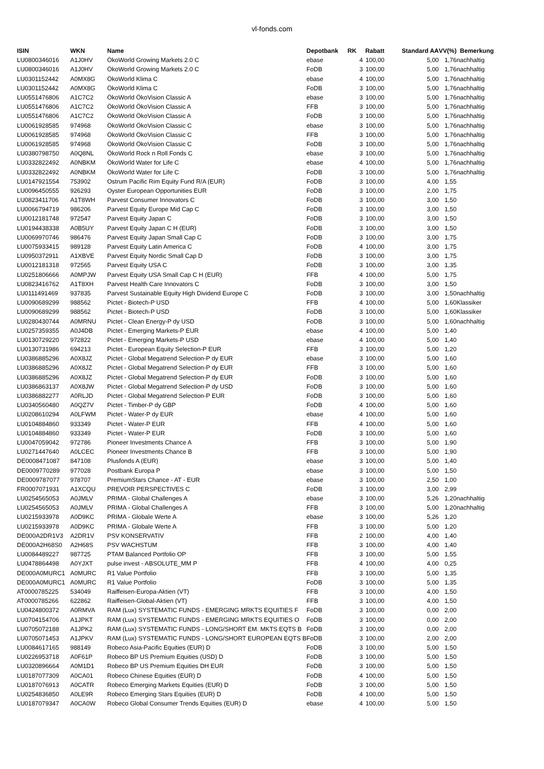vl-fonds.com
| ISIN | WKN | Name | Depotbank | RK | Rabatt | Standard AA | VV(%) | Bemerkung |
| --- | --- | --- | --- | --- | --- | --- | --- | --- |
| LU0800346016 | A1J0HV | ÖkoWorld Growing Markets 2.0 C | ebase | 4 | 100,00 | 5,00 | 1,76 | nachhaltig |
| LU0800346016 | A1J0HV | ÖkoWorld Growing Markets 2.0 C | FoDB | 3 | 100,00 | 5,00 | 1,76 | nachhaltig |
| LU0301152442 | A0MX8G | ÖkoWorld Klima C | ebase | 4 | 100,00 | 5,00 | 1,76 | nachhaltig |
| LU0301152442 | A0MX8G | ÖkoWorld Klima C | FoDB | 3 | 100,00 | 5,00 | 1,76 | nachhaltig |
| LU0551476806 | A1C7C2 | ÖkoWorld ÖkoVision Classic A | ebase | 3 | 100,00 | 5,00 | 1,76 | nachhaltig |
| LU0551476806 | A1C7C2 | ÖkoWorld ÖkoVision Classic A | FFB | 3 | 100,00 | 5,00 | 1,76 | nachhaltig |
| LU0551476806 | A1C7C2 | ÖkoWorld ÖkoVision Classic A | FoDB | 3 | 100,00 | 5,00 | 1,76 | nachhaltig |
| LU0061928585 | 974968 | ÖkoWorld ÖkoVision Classic C | ebase | 3 | 100,00 | 5,00 | 1,76 | nachhaltig |
| LU0061928585 | 974968 | ÖkoWorld ÖkoVision Classic C | FFB | 3 | 100,00 | 5,00 | 1,76 | nachhaltig |
| LU0061928585 | 974968 | ÖkoWorld ÖkoVision Classic C | FoDB | 3 | 100,00 | 5,00 | 1,76 | nachhaltig |
| LU0380798750 | A0Q8NL | ÖkoWorld Rock n Roll Fonds C | ebase | 3 | 100,00 | 5,00 | 1,76 | nachhaltig |
| LU0332822492 | A0NBKM | ÖkoWorld Water for Life C | ebase | 4 | 100,00 | 5,00 | 1,76 | nachhaltig |
| LU0332822492 | A0NBKM | ÖkoWorld Water for Life C | FoDB | 3 | 100,00 | 5,00 | 1,76 | nachhaltig |
| LU0147921554 | 753902 | Ostrum Pacific Rim Equity Fund R/A (EUR) | FoDB | 3 | 100,00 | 4,00 | 1,55 | |
| LU0096450555 | 926293 | Oyster European Opportunities EUR | FoDB | 3 | 100,00 | 2,00 | 1,75 | |
| LU0823411706 | A1T8WH | Parvest Consumer Innovators C | FoDB | 3 | 100,00 | 3,00 | 1,50 | |
| LU0066794719 | 986206 | Parvest Equity Europe Mid Cap C | FoDB | 3 | 100,00 | 3,00 | 1,50 | |
| LU0012181748 | 972547 | Parvest Equity Japan C | FoDB | 3 | 100,00 | 3,00 | 1,50 | |
| LU0194438338 | A0B5UY | Parvest Equity Japan C H (EUR) | FoDB | 3 | 100,00 | 3,00 | 1,50 | |
| LU0069970746 | 986476 | Parvest Equity Japan Small Cap C | FoDB | 3 | 100,00 | 3,00 | 1,75 | |
| LU0075933415 | 989128 | Parvest Equity Latin America C | FoDB | 4 | 100,00 | 3,00 | 1,75 | |
| LU0950372911 | A1XBVE | Parvest Equity Nordic Small Cap D | FoDB | 3 | 100,00 | 3,00 | 1,75 | |
| LU0012181318 | 972565 | Parvest Equity USA C | FoDB | 3 | 100,00 | 3,00 | 1,35 | |
| LU0251806666 | A0MPJW | Parvest Equity USA Small Cap C H (EUR) | FFB | 4 | 100,00 | 5,00 | 1,75 | |
| LU0823416762 | A1T8XH | Parvest Health Care Innovators C | FoDB | 3 | 100,00 | 3,00 | 1,50 | |
| LU0111491469 | 937835 | Parvest Sustainable Equity High Dividend Europe C | FoDB | 3 | 100,00 | 3,00 | 1,50 | nachhaltig |
| LU0090689299 | 988562 | Pictet - Biotech-P USD | FFB | 4 | 100,00 | 5,00 | 1,60 | Klassiker |
| LU0090689299 | 988562 | Pictet - Biotech-P USD | FoDB | 3 | 100,00 | 5,00 | 1,60 | Klassiker |
| LU0280430744 | A0MRNU | Pictet - Clean Energy-P dy USD | FoDB | 3 | 100,00 | 5,00 | 1,60 | nachhaltig |
| LU0257359355 | A0J4DB | Pictet - Emerging Markets-P EUR | ebase | 4 | 100,00 | 5,00 | 1,40 | |
| LU0130729220 | 972822 | Pictet - Emerging Markets-P USD | ebase | 4 | 100,00 | 5,00 | 1,40 | |
| LU0130731986 | 694213 | Pictet - European Equity Selection-P EUR | FFB | 3 | 100,00 | 5,00 | 1,20 | |
| LU0386885296 | A0X8JZ | Pictet - Global Megatrend Selection-P dy EUR | ebase | 3 | 100,00 | 5,00 | 1,60 | |
| LU0386885296 | A0X8JZ | Pictet - Global Megatrend Selection-P dy EUR | FFB | 3 | 100,00 | 5,00 | 1,60 | |
| LU0386885296 | A0X8JZ | Pictet - Global Megatrend Selection-P dy EUR | FoDB | 3 | 100,00 | 5,00 | 1,60 | |
| LU0386863137 | A0X8JW | Pictet - Global Megatrend Selection-P dy USD | FoDB | 3 | 100,00 | 5,00 | 1,60 | |
| LU0386882277 | A0RLJD | Pictet - Global Megatrend Selection-P EUR | FoDB | 3 | 100,00 | 5,00 | 1,60 | |
| LU0340560480 | A0QZ7V | Pictet - Timber-P dy GBP | FoDB | 4 | 100,00 | 5,00 | 1,60 | |
| LU0208610294 | A0LFWM | Pictet - Water-P dy EUR | ebase | 4 | 100,00 | 5,00 | 1,60 | |
| LU0104884860 | 933349 | Pictet - Water-P EUR | FFB | 4 | 100,00 | 5,00 | 1,60 | |
| LU0104884860 | 933349 | Pictet - Water-P EUR | FoDB | 3 | 100,00 | 5,00 | 1,60 | |
| LU0047059042 | 972786 | Pioneer Investments Chance A | FFB | 3 | 100,00 | 5,00 | 1,90 | |
| LU0271447640 | A0LCEC | Pioneer Investments Chance B | FFB | 3 | 100,00 | 5,00 | 1,90 | |
| DE0008471087 | 847108 | Plusfonds A (EUR) | ebase | 3 | 100,00 | 5,00 | 1,40 | |
| DE0009770289 | 977028 | Postbank Europa P | ebase | 3 | 100,00 | 5,00 | 1,50 | |
| DE0009787077 | 978707 | PremiumStars Chance - AT - EUR | ebase | 3 | 100,00 | 2,50 | 1,00 | |
| FR0007071931 | A1XCQU | PREVOIR PERSPECTIVES C | FoDB | 3 | 100,00 | 3,00 | 2,99 | |
| LU0254565053 | A0JMLV | PRIMA - Global Challenges A | ebase | 3 | 100,00 | 5,26 | 1,20 | nachhaltig |
| LU0254565053 | A0JMLV | PRIMA - Global Challenges A | FFB | 3 | 100,00 | 5,00 | 1,20 | nachhaltig |
| LU0215933978 | A0D9KC | PRIMA - Globale Werte A | ebase | 3 | 100,00 | 5,26 | 1,20 | |
| LU0215933978 | A0D9KC | PRIMA - Globale Werte A | FFB | 3 | 100,00 | 5,00 | 1,20 | |
| DE000A2DR1V3 | A2DR1V | PSV KONSERVATIV | FFB | 2 | 100,00 | 4,00 | 1,40 | |
| DE000A2H68S0 | A2H68S | PSV WACHSTUM | FFB | 3 | 100,00 | 4,00 | 1,40 | |
| LU0084489227 | 987725 | PTAM Balanced Portfolio OP | FFB | 3 | 100,00 | 5,00 | 1,55 | |
| LU0478864498 | A0YJXT | pulse invest - ABSOLUTE_MM P | FFB | 4 | 100,00 | 4,00 | 0,25 | |
| DE000A0MURC1 | A0MURC | R1 Value Portfolio | FFB | 3 | 100,00 | 5,00 | 1,35 | |
| DE000A0MURC1 | A0MURC | R1 Value Portfolio | FoDB | 3 | 100,00 | 5,00 | 1,35 | |
| AT0000785225 | 534049 | Raiffeisen-Europa-Aktien (VT) | FFB | 3 | 100,00 | 4,00 | 1,50 | |
| AT0000785266 | 622862 | Raiffeisen-Global-Aktien (VT) | FFB | 3 | 100,00 | 4,00 | 1,50 | |
| LU0424800372 | A0RMVA | RAM (Lux) SYSTEMATIC FUNDS - EMERGING MRKTS EQUITIES F | FoDB | 3 | 100,00 | 0,00 | 2,00 | |
| LU0704154706 | A1JPKT | RAM (Lux) SYSTEMATIC FUNDS - EMERGING MRKTS EQUITIES O | FoDB | 3 | 100,00 | 0,00 | 2,00 | |
| LU0705072188 | A1JPK2 | RAM (Lux) SYSTEMATIC FUNDS - LONG/SHORT EM. MKTS EQTS B | FoDB | 3 | 100,00 | 0,00 | 2,00 | |
| LU0705071453 | A1JPKV | RAM (Lux) SYSTEMATIC FUNDS - LONG/SHORT EUROPEAN EQTS B | FoDB | 3 | 100,00 | 2,00 | 2,00 | |
| LU0084617165 | 988149 | Robeco Asia-Pacific Equities (EUR) D | FoDB | 3 | 100,00 | 5,00 | 1,50 | |
| LU0226953718 | A0F61P | Robeco BP US Premium Equities (USD) D | FoDB | 3 | 100,00 | 5,00 | 1,50 | |
| LU0320896664 | A0M1D1 | Robeco BP US Premium Equities DH EUR | FoDB | 3 | 100,00 | 5,00 | 1,50 | |
| LU0187077309 | A0CA01 | Robeco Chinese Equities (EUR) D | FoDB | 4 | 100,00 | 5,00 | 1,50 | |
| LU0187076913 | A0CATR | Robeco Emerging Markets Equities (EUR) D | FoDB | 3 | 100,00 | 5,00 | 1,50 | |
| LU0254836850 | A0LE9R | Robeco Emerging Stars Equities (EUR) D | FoDB | 4 | 100,00 | 5,00 | 1,50 | |
| LU0187079347 | A0CA0W | Robeco Global Consumer Trends Equities (EUR) D | ebase | 4 | 100,00 | 5,00 | 1,50 | |